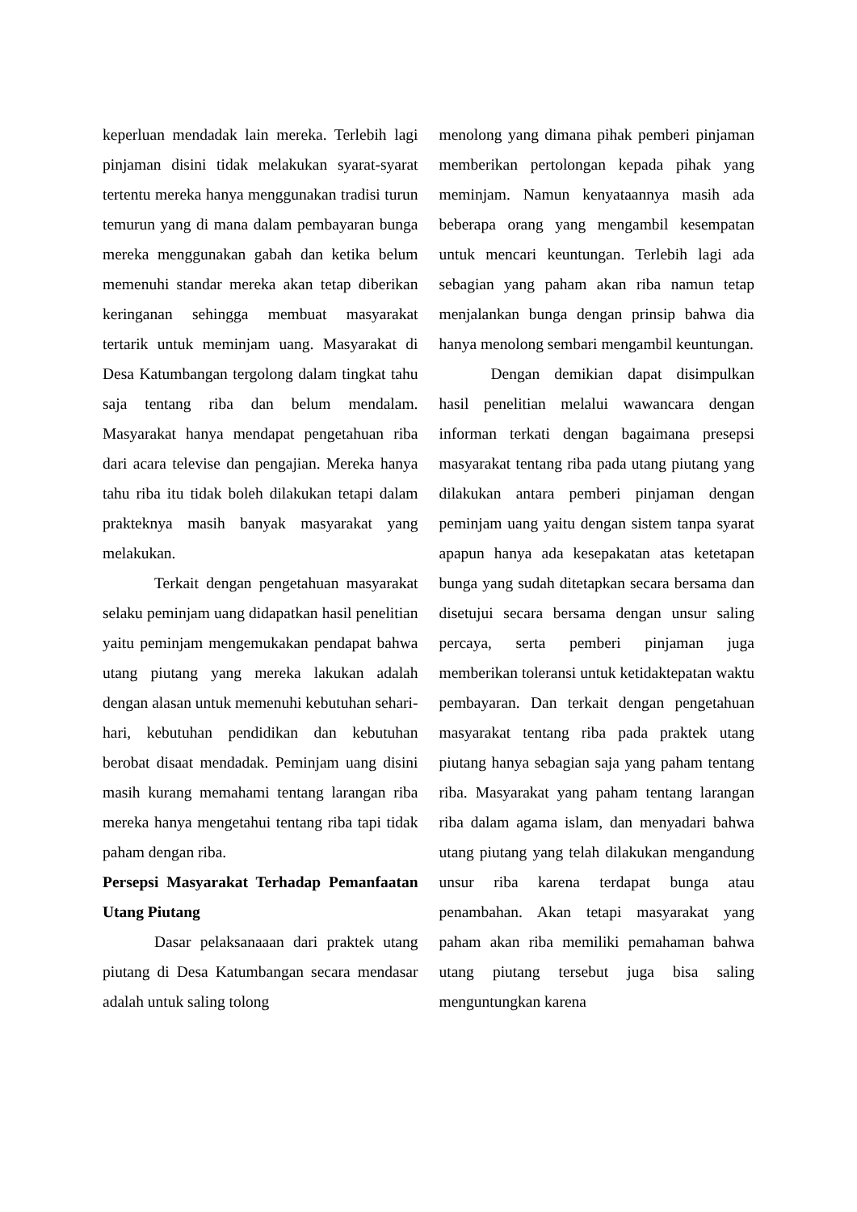keperluan mendadak lain mereka. Terlebih lagi pinjaman disini tidak melakukan syarat-syarat tertentu mereka hanya menggunakan tradisi turun temurun yang di mana dalam pembayaran bunga mereka menggunakan gabah dan ketika belum memenuhi standar mereka akan tetap diberikan keringanan sehingga membuat masyarakat tertarik untuk meminjam uang. Masyarakat di Desa Katumbangan tergolong dalam tingkat tahu saja tentang riba dan belum mendalam. Masyarakat hanya mendapat pengetahuan riba dari acara televise dan pengajian. Mereka hanya tahu riba itu tidak boleh dilakukan tetapi dalam prakteknya masih banyak masyarakat yang melakukan.
Terkait dengan pengetahuan masyarakat selaku peminjam uang didapatkan hasil penelitian yaitu peminjam mengemukakan pendapat bahwa utang piutang yang mereka lakukan adalah dengan alasan untuk memenuhi kebutuhan sehari-hari, kebutuhan pendidikan dan kebutuhan berobat disaat mendadak. Peminjam uang disini masih kurang memahami tentang larangan riba mereka hanya mengetahui tentang riba tapi tidak paham dengan riba.
Persepsi Masyarakat Terhadap Pemanfaatan Utang Piutang
Dasar pelaksanaaan dari praktek utang piutang di Desa Katumbangan secara mendasar adalah untuk saling tolong
menolong yang dimana pihak pemberi pinjaman memberikan pertolongan kepada pihak yang meminjam. Namun kenyataannya masih ada beberapa orang yang mengambil kesempatan untuk mencari keuntungan. Terlebih lagi ada sebagian yang paham akan riba namun tetap menjalankan bunga dengan prinsip bahwa dia hanya menolong sembari mengambil keuntungan.
Dengan demikian dapat disimpulkan hasil penelitian melalui wawancara dengan informan terkati dengan bagaimana presepsi masyarakat tentang riba pada utang piutang yang dilakukan antara pemberi pinjaman dengan peminjam uang yaitu dengan sistem tanpa syarat apapun hanya ada kesepakatan atas ketetapan bunga yang sudah ditetapkan secara bersama dan disetujui secara bersama dengan unsur saling percaya, serta pemberi pinjaman juga memberikan toleransi untuk ketidaktepatan waktu pembayaran. Dan terkait dengan pengetahuan masyarakat tentang riba pada praktek utang piutang hanya sebagian saja yang paham tentang riba. Masyarakat yang paham tentang larangan riba dalam agama islam, dan menyadari bahwa utang piutang yang telah dilakukan mengandung unsur riba karena terdapat bunga atau penambahan. Akan tetapi masyarakat yang paham akan riba memiliki pemahaman bahwa utang piutang tersebut juga bisa saling menguntungkan karena